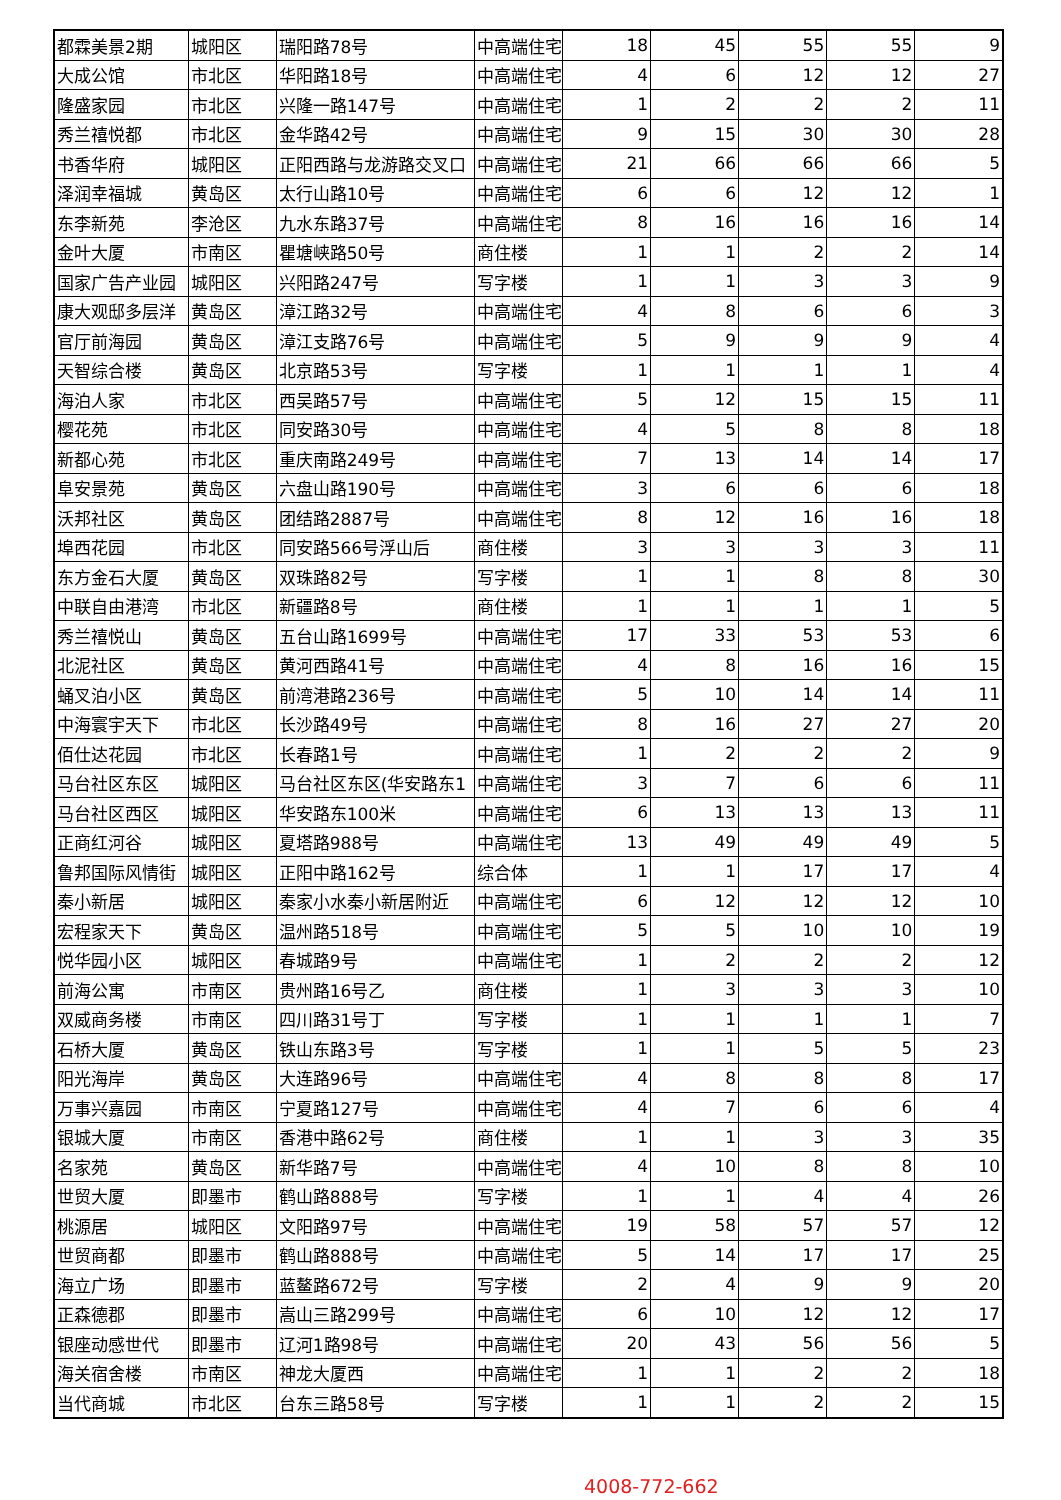| 都霖美景2期 | 城阳区 | 瑞阳路78号 | 中高端住宅 | 18 | 45 | 55 | 55 | 9 |
| 大成公馆 | 市北区 | 华阳路18号 | 中高端住宅 | 4 | 6 | 12 | 12 | 27 |
| 隆盛家园 | 市北区 | 兴隆一路147号 | 中高端住宅 | 1 | 2 | 2 | 2 | 11 |
| 秀兰禧悦都 | 市北区 | 金华路42号 | 中高端住宅 | 9 | 15 | 30 | 30 | 28 |
| 书香华府 | 城阳区 | 正阳西路与龙游路交叉口 | 中高端住宅 | 21 | 66 | 66 | 66 | 5 |
| 泽润幸福城 | 黄岛区 | 太行山路10号 | 中高端住宅 | 6 | 6 | 12 | 12 | 1 |
| 东李新苑 | 李沧区 | 九水东路37号 | 中高端住宅 | 8 | 16 | 16 | 16 | 14 |
| 金叶大厦 | 市南区 | 瞿塘峡路50号 | 商住楼 | 1 | 1 | 2 | 2 | 14 |
| 国家广告产业园 | 城阳区 | 兴阳路247号 | 写字楼 | 1 | 1 | 3 | 3 | 9 |
| 康大观邸多层洋 | 黄岛区 | 漳江路32号 | 中高端住宅 | 4 | 8 | 6 | 6 | 3 |
| 官厅前海园 | 黄岛区 | 漳江支路76号 | 中高端住宅 | 5 | 9 | 9 | 9 | 4 |
| 天智综合楼 | 黄岛区 | 北京路53号 | 写字楼 | 1 | 1 | 1 | 1 | 4 |
| 海泊人家 | 市北区 | 西吴路57号 | 中高端住宅 | 5 | 12 | 15 | 15 | 11 |
| 樱花苑 | 市北区 | 同安路30号 | 中高端住宅 | 4 | 5 | 8 | 8 | 18 |
| 新都心苑 | 市北区 | 重庆南路249号 | 中高端住宅 | 7 | 13 | 14 | 14 | 17 |
| 阜安景苑 | 黄岛区 | 六盘山路190号 | 中高端住宅 | 3 | 6 | 6 | 6 | 18 |
| 沃邦社区 | 黄岛区 | 团结路2887号 | 中高端住宅 | 8 | 12 | 16 | 16 | 18 |
| 埠西花园 | 市北区 | 同安路566号浮山后 | 商住楼 | 3 | 3 | 3 | 3 | 11 |
| 东方金石大厦 | 黄岛区 | 双珠路82号 | 写字楼 | 1 | 1 | 8 | 8 | 30 |
| 中联自由港湾 | 市北区 | 新疆路8号 | 商住楼 | 1 | 1 | 1 | 1 | 5 |
| 秀兰禧悦山 | 黄岛区 | 五台山路1699号 | 中高端住宅 | 17 | 33 | 53 | 53 | 6 |
| 北泥社区 | 黄岛区 | 黄河西路41号 | 中高端住宅 | 4 | 8 | 16 | 16 | 15 |
| 蛹叉泊小区 | 黄岛区 | 前湾港路236号 | 中高端住宅 | 5 | 10 | 14 | 14 | 11 |
| 中海寰宇天下 | 市北区 | 长沙路49号 | 中高端住宅 | 8 | 16 | 27 | 27 | 20 |
| 佰仕达花园 | 市北区 | 长春路1号 | 中高端住宅 | 1 | 2 | 2 | 2 | 9 |
| 马台社区东区 | 城阳区 | 马台社区东区(华安路东1 | 中高端住宅 | 3 | 7 | 6 | 6 | 11 |
| 马台社区西区 | 城阳区 | 华安路东100米 | 中高端住宅 | 6 | 13 | 13 | 13 | 11 |
| 正商红河谷 | 城阳区 | 夏塔路988号 | 中高端住宅 | 13 | 49 | 49 | 49 | 5 |
| 鲁邦国际风情街 | 城阳区 | 正阳中路162号 | 综合体 | 1 | 1 | 17 | 17 | 4 |
| 秦小新居 | 城阳区 | 秦家小水秦小新居附近 | 中高端住宅 | 6 | 12 | 12 | 12 | 10 |
| 宏程家天下 | 黄岛区 | 温州路518号 | 中高端住宅 | 5 | 5 | 10 | 10 | 19 |
| 悦华园小区 | 城阳区 | 春城路9号 | 中高端住宅 | 1 | 2 | 2 | 2 | 12 |
| 前海公寓 | 市南区 | 贵州路16号乙 | 商住楼 | 1 | 3 | 3 | 3 | 10 |
| 双威商务楼 | 市南区 | 四川路31号丁 | 写字楼 | 1 | 1 | 1 | 1 | 7 |
| 石桥大厦 | 黄岛区 | 铁山东路3号 | 写字楼 | 1 | 1 | 5 | 5 | 23 |
| 阳光海岸 | 黄岛区 | 大连路96号 | 中高端住宅 | 4 | 8 | 8 | 8 | 17 |
| 万事兴嘉园 | 市南区 | 宁夏路127号 | 中高端住宅 | 4 | 7 | 6 | 6 | 4 |
| 银城大厦 | 市南区 | 香港中路62号 | 商住楼 | 1 | 1 | 3 | 3 | 35 |
| 名家苑 | 黄岛区 | 新华路7号 | 中高端住宅 | 4 | 10 | 8 | 8 | 10 |
| 世贸大厦 | 即墨市 | 鹤山路888号 | 写字楼 | 1 | 1 | 4 | 4 | 26 |
| 桃源居 | 城阳区 | 文阳路97号 | 中高端住宅 | 19 | 58 | 57 | 57 | 12 |
| 世贸商都 | 即墨市 | 鹤山路888号 | 中高端住宅 | 5 | 14 | 17 | 17 | 25 |
| 海立广场 | 即墨市 | 蓝鳌路672号 | 写字楼 | 2 | 4 | 9 | 9 | 20 |
| 正森德郡 | 即墨市 | 嵩山三路299号 | 中高端住宅 | 6 | 10 | 12 | 12 | 17 |
| 银座动感世代 | 即墨市 | 辽河1路98号 | 中高端住宅 | 20 | 43 | 56 | 56 | 5 |
| 海关宿舍楼 | 市南区 | 神龙大厦西 | 中高端住宅 | 1 | 1 | 2 | 2 | 18 |
| 当代商城 | 市北区 | 台东三路58号 | 写字楼 | 1 | 1 | 2 | 2 | 15 |
4008-772-662